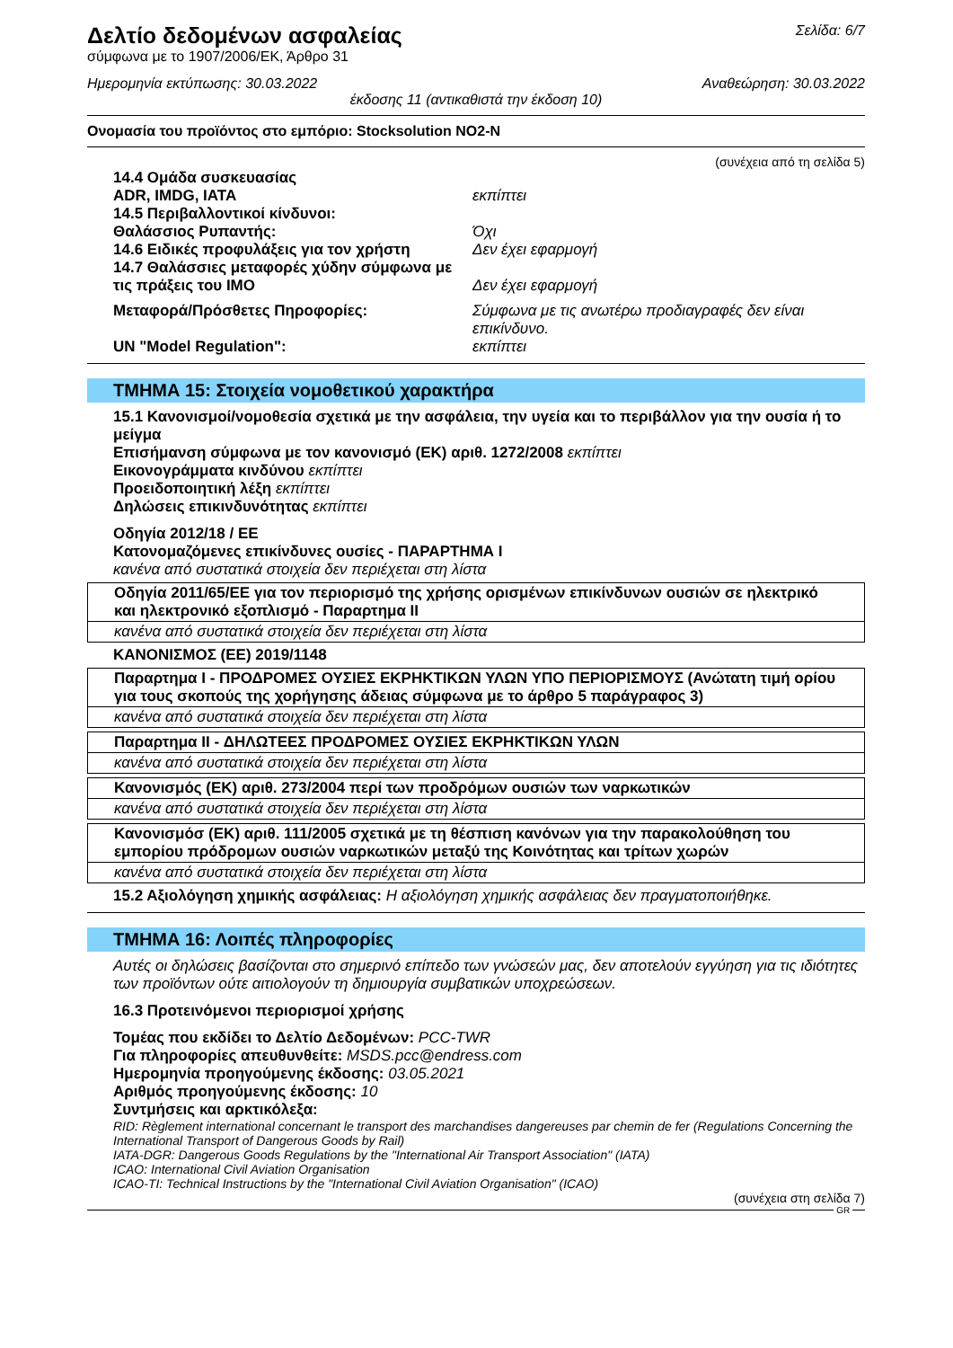Δελτίο δεδομένων ασφαλείας
Σελίδα: 6/7
σύμφωνα με το 1907/2006/ΕΚ, Άρθρο 31
Ημερομηνία εκτύπωσης: 30.03.2022 Αναθεώρηση: 30.03.2022
έκδοσης 11 (αντικαθιστά την έκδοση 10)
Ονομασία του προϊόντος στο εμπόριο: Stocksolution NO2-N
(συνέχεια από τη σελίδα 5)
| 14.4 Ομάδα συσκευασίας | |
| ADR, IMDG, IATA | εκπίπτει |
| 14.5 Περιβαλλοντικοί κίνδυνοι: | |
| Θαλάσσιος Ρυπαντής: | Όχι |
| 14.6 Ειδικές προφυλάξεις για τον χρήστη | Δεν έχει εφαρμογή |
| 14.7 Θαλάσσιες μεταφορές χύδην σύμφωνα με τις πράξεις του IMO | Δεν έχει εφαρμογή |
| Μεταφορά/Πρόσθετες Πηροφορίες: | Σύμφωνα με τις ανωτέρω προδιαγραφές δεν είναι επικίνδυνο. |
| UN "Model Regulation": | εκπίπτει |
ΤΜΗΜΑ 15: Στοιχεία νομοθετικού χαρακτήρα
15.1 Κανονισμοί/νομοθεσία σχετικά με την ασφάλεια, την υγεία και το περιβάλλον για την ουσία ή το μείγμα
Επισήμανση σύμφωνα με τον κανονισμό (ΕΚ) αριθ. 1272/2008 εκπίπτει
Εικονογράμματα κινδύνου εκπίπτει
Προειδοποιητική λέξη εκπίπτει
Δηλώσεις επικινδυνότητας εκπίπτει
Οδηγία 2012/18 / ΕΕ
Κατονομαζόμενες επικίνδυνες ουσίες - ΠΑΡΑΡΤΗΜΑ I
κανένα από συστατικά στοιχεία δεν περιέχεται στη λίστα
| Οδηγία 2011/65/ΕΕ για τον περιορισμό της χρήσης ορισμένων επικίνδυνων ουσιών σε ηλεκτρικό και ηλεκτρονικό εξοπλισμό - Παραρτημα II |
| κανένα από συστατικά στοιχεία δεν περιέχεται στη λίστα |
ΚΑΝΟΝΙΣΜΟΣ (ΕΕ) 2019/1148
| Παραρτημα I - ΠΡΟΔΡΟΜΕΣ ΟΥΣΙΕΣ ΕΚΡΗΚΤΙΚΩΝ ΥΛΩΝ ΥΠΟ ΠΕΡΙΟΡΙΣΜΟΥΣ (Ανώτατη τιμή ορίου για τους σκοπούς της χορήγησης άδειας σύμφωνα με το άρθρο 5 παράγραφος 3) |
| κανένα από συστατικά στοιχεία δεν περιέχεται στη λίστα |
| Παραρτημα II - ΔΗΛΩΤΕΕΣ ΠΡΟΔΡΟΜΕΣ ΟΥΣΙΕΣ ΕΚΡΗΚΤΙΚΩΝ ΥΛΩΝ |
| κανένα από συστατικά στοιχεία δεν περιέχεται στη λίστα |
| Κανονισμός (ΕΚ) αριθ. 273/2004 περί των προδρόμων ουσιών των ναρκωτικών |
| κανένα από συστατικά στοιχεία δεν περιέχεται στη λίστα |
| Κανονισμόσ (ΕΚ) αριθ. 111/2005 σχετικά με τη θέσπιση κανόνων για την παρακολούθηση του εμπορίου πρόδρομων ουσιών ναρκωτικών μεταξύ της Κοινότητας και τρίτων χωρών |
| κανένα από συστατικά στοιχεία δεν περιέχεται στη λίστα |
15.2 Αξιολόγηση χημικής ασφάλειας: Η αξιολόγηση χημικής ασφάλειας δεν πραγματοποιήθηκε.
ΤΜΗΜΑ 16: Λοιπές πληροφορίες
Αυτές οι δηλώσεις βασίζονται στο σημερινό επίπεδο των γνώσεών μας, δεν αποτελούν εγγύηση για τις ιδιότητες των προϊόντων ούτε αιτιολογούν τη δημιουργία συμβατικών υποχρεώσεων.
16.3 Προτεινόμενοι περιορισμοί χρήσης
Τομέας που εκδίδει το Δελτίο Δεδομένων: PCC-TWR
Για πληροφορίες απευθυνθείτε: MSDS.pcc@endress.com
Ημερομηνία προηγούμενης έκδοσης: 03.05.2021
Αριθμός προηγούμενης έκδοσης: 10
Συντμήσεις και αρκτικόλεξα:
RID: Règlement international concernant le transport des marchandises dangereuses par chemin de fer (Regulations Concerning the International Transport of Dangerous Goods by Rail)
IATA-DGR: Dangerous Goods Regulations by the "International Air Transport Association" (IATA)
ICAO: International Civil Aviation Organisation
ICAO-TI: Technical Instructions by the "International Civil Aviation Organisation" (ICAO)
(συνέχεια στη σελίδα 7)
GR